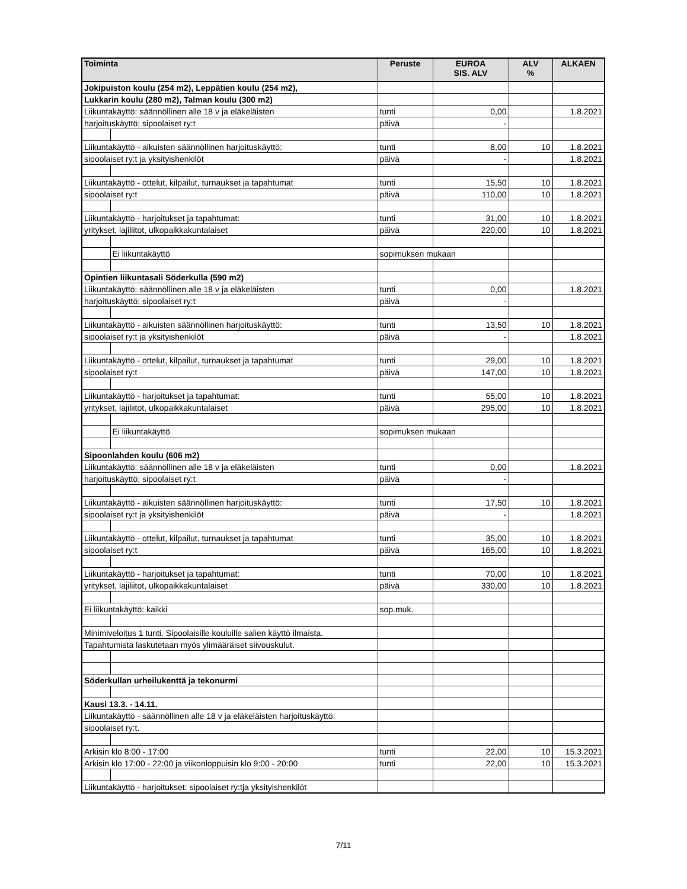| Toiminta | | Peruste | EUROA SIS. ALV | ALV % | ALKAEN |
| --- | --- | --- | --- | --- | --- |
| Jokipuiston koulu (254 m2), Leppätien koulu (254 m2), | | | | | |
| Lukkarin koulu (280 m2), Talman koulu (300 m2) | | | | | |
| Liikuntakäyttö: säännöllinen alle 18 v ja eläkeläisten | | tunti | 0,00 | | 1.8.2021 |
| harjoituskäyttö; sipoolaiset ry:t | | päivä | - | | |
| Liikuntakäyttö - aikuisten säännöllinen harjoituskäyttö: | | tunti | 8,00 | 10 | 1.8.2021 |
| sipoolaiset ry:t ja yksityishenkilöt | | päivä | - | | 1.8.2021 |
| Liikuntakäyttö - ottelut, kilpailut, turnaukset ja tapahtumat | | tunti | 15,50 | 10 | 1.8.2021 |
| sipoolaiset ry:t | | päivä | 110,00 | 10 | 1.8.2021 |
| Liikuntakäyttö - harjoitukset ja tapahtumat: | | tunti | 31,00 | 10 | 1.8.2021 |
| yritykset, lajiliitot, ulkopaikkakuntalaiset | | päivä | 220,00 | 10 | 1.8.2021 |
| | Ei liikuntakäyttö | sopimuksen mukaan | | | |
| Opintien liikuntasali Söderkulla (590 m2) | | | | | |
| Liikuntakäyttö: säännöllinen alle 18 v ja eläkeläisten | | tunti | 0,00 | | 1.8.2021 |
| harjoituskäyttö; sipoolaiset ry:t | | päivä | - | | |
| Liikuntakäyttö - aikuisten säännöllinen harjoituskäyttö: | | tunti | 13,50 | 10 | 1.8.2021 |
| sipoolaiset ry:t ja yksityishenkilöt | | päivä | - | | 1.8.2021 |
| Liikuntakäyttö - ottelut, kilpailut, turnaukset ja tapahtumat | | tunti | 29,00 | 10 | 1.8.2021 |
| sipoolaiset ry:t | | päivä | 147,00 | 10 | 1.8.2021 |
| Liikuntakäyttö - harjoitukset ja tapahtumat: | | tunti | 55,00 | 10 | 1.8.2021 |
| yritykset, lajiliitot, ulkopaikkakuntalaiset | | päivä | 295,00 | 10 | 1.8.2021 |
| | Ei liikuntakäyttö | sopimuksen mukaan | | | |
| Sipoonlahden koulu (606 m2) | | | | | |
| Liikuntakäyttö: säännöllinen alle 18 v ja eläkeläisten | | tunti | 0,00 | | 1.8.2021 |
| harjoituskäyttö; sipoolaiset ry:t | | päivä | - | | |
| Liikuntakäyttö - aikuisten säännöllinen harjoituskäyttö: | | tunti | 17,50 | 10 | 1.8.2021 |
| sipoolaiset ry:t ja yksityishenkilöt | | päivä | - | | 1.8.2021 |
| Liikuntakäyttö - ottelut, kilpailut, turnaukset ja tapahtumat | | tunti | 35,00 | 10 | 1.8.2021 |
| sipoolaiset ry:t | | päivä | 165,00 | 10 | 1.8.2021 |
| Liikuntakäyttö - harjoitukset ja tapahtumat: | | tunti | 70,00 | 10 | 1.8.2021 |
| yritykset, lajiliitot, ulkopaikkakuntalaiset | | päivä | 330,00 | 10 | 1.8.2021 |
| Ei liikuntakäyttö: kaikki | | sop.muk. | | | |
| Minimiveloitus 1 tunti. Sipoolaisille kouluille salien käyttö ilmaista. | | | | | |
| Tapahtumista laskutetaan myös ylimääräiset siivouskulut. | | | | | |
| Söderkullan urheilukenttä ja tekonurmi | | | | | |
| Kausi 13.3. - 14.11. | | | | | |
| Liikuntakäyttö - säännöllinen alle 18 v ja eläkeläisten harjoituskäyttö: | | | | | |
| sipoolaiset ry:t. | | | | | |
| Arkisin klo 8:00 - 17:00 | | tunti | 22,00 | 10 | 15.3.2021 |
| Arkisin klo 17:00 - 22:00 ja viikonloppuisin klo 9:00 - 20:00 | | tunti | 22,00 | 10 | 15.3.2021 |
| Liikuntakäyttö - harjoitukset: sipoolaiset ry:tja yksityishenkilöt | | | | | |
7/11